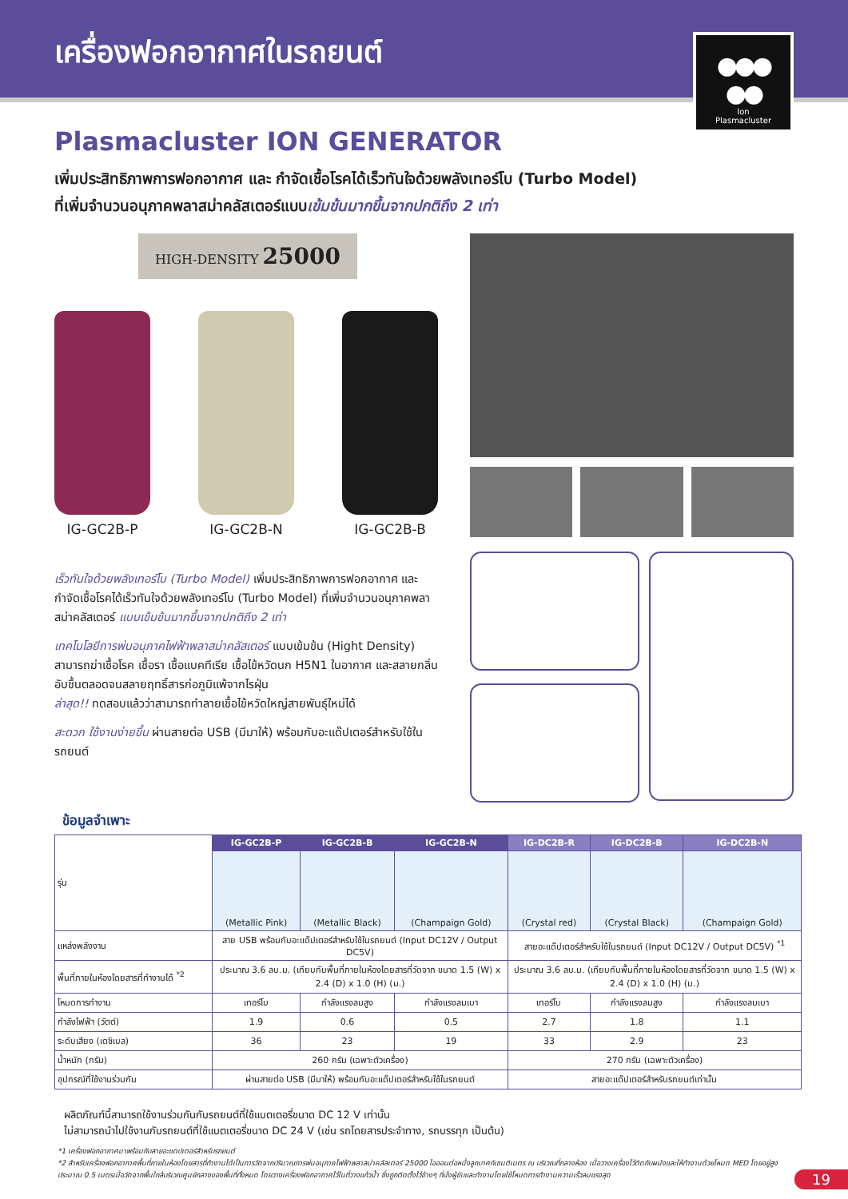เครื่องฟอกอากาศในรถยนต์
●●●
●●
Ion
Plasmacluster
Plasmacluster ION GENERATOR
เพิ่มประสิทธิภาพการฟอกอากาศ และ กำจัดเชื้อโรคได้เร็วทันใจด้วยพลังเทอร์โบ (Turbo Model)
ที่เพิ่มจำนวนอนุภาคพลาสม่าคลัสเตอร์แบบเข้มข้นมากขึ้นจากปกติถึง 2 เท่า
HIGH-DENSITY 25000
IG-GC2B-P IG-GC2B-N IG-GC2B-B
เร็วทันใจด้วยพลังเทอร์โบ (Turbo Model) เพิ่มประสิทธิภาพการฟอกอากาศ และ กำจัดเชื้อโรคได้เร็วทันใจด้วยพลังเทอร์โบ (Turbo Model) ที่เพิ่มจำนวนอนุภาคพลาสม่าคลัสเตอร์ แบบเข้มข้นมากขึ้นจากปกติถึง 2 เท่า
เทคโนโลยีการพ่นอนุภาคไฟฟ้าพลาสม่าคลัสเตอร์ แบบเข้มข้น (Hight Density) สามารถฆ่าเชื้อโรค เชื้อรา เชื้อแบคทีเรีย เชื้อไข้หวัดนก H5N1 ในอากาศ และสลายกลิ่นอับชื้นตลอดจนสลายฤทธิ์สารก่อภูมิแพ้จากไรฝุ่น
ล่าสุด!! ทดสอบแล้วว่าสามารถทำลายเชื้อไข้หวัดใหญ่สายพันธุ์ใหม่ได้
สะดวก ใช้งานง่ายขึ้น ผ่านสายต่อ USB (มีมาให้) พร้อมกับอะแด๊ปเตอร์สำหรับใช้ในรถยนต์
ข้อมูลจำเพาะ
| รุ่น | IG-GC2B-P | IG-GC2B-B | IG-GC2B-N | IG-DC2B-R | IG-DC2B-B | IG-DC2B-N |
| | (Metallic Pink) | (Metallic Black) | (Champaign Gold) | (Crystal red) | (Crystal Black) | (Champaign Gold) |
| แหล่งพลังงาน | สาย USB พร้อมกับอะแด๊ปเตอร์สำหรับใช้ในรถยนต์ (Input DC12V / Output DC5V) | | | สายอะแด๊ปเตอร์สำหรับใช้ในรถยนต์ (Input DC12V / Output DC5V) <sup>*1</sup> | | |
| พื้นที่ภายในห้องโดยสารที่ทำงานได้ <sup>*2</sup> | ประมาณ 3.6 ลบ.ม. (เทียบกับพื้นที่ภายในห้องโดยสารที่วัดจาก ขนาด 1.5 (W) x 2.4 (D) x 1.0 (H) (ม.) | | | ประมาณ 3.6 ลบ.ม. (เทียบกับพื้นที่ภายในห้องโดยสารที่วัดจาก ขนาด 1.5 (W) x 2.4 (D) x 1.0 (H) (ม.) | | |
| โหมดการทำงาน | เทอร์โบ | กำลังแรงลมสูง | กำลังแรงลมเบา | เทอร์โบ | กำลังแรงลมสูง | กำลังแรงลมเบา |
| กำลังไฟฟ้า (วัตต์) | 1.9 | 0.6 | 0.5 | 2.7 | 1.8 | 1.1 |
| ระดับเสียง (เดซิเบล) | 36 | 23 | 19 | 33 | 2.9 | 23 |
| น้ำหนัก (กรัม) | 260 กรัม (เฉพาะตัวเครื่อง) | | | 270 กรัม (เฉพาะตัวเครื่อง) | | |
| อุปกรณ์ที่ใช้งานร่วมกัน | ผ่านสายต่อ USB (มีมาให้) พร้อมกับอะแด๊ปเตอร์สำหรับใช้ในรถยนต์ | | | สายอะแด๊ปเตอร์สำหรับรถยนต์เท่านั้น | | |
ผลิตภัณฑ์นี้สามารถใช้งานร่วมกันกับรถยนต์ที่ใช้แบตเตอรี่ขนาด DC 12 V เท่านั้น
ไม่สามารถนำไปใช้งานกับรถยนต์ที่ใช้แบตเตอรี่ขนาด DC 24 V (เช่น รถโดยสารประจำทาง, รถบรรทุก เป็นต้น)
*1 เครื่องฟอกอากาศมาพร้อมกับสายอะแดปเตอร์สำหรับรถยนต์
*2 สำหรับเครื่องฟอกอากาศพื้นที่ภายในห้องโดยสารที่ทำงานได้เป็นการวัดจากปริมาณการพ่นอนุภาคไฟฟ้าพลาสม่าคลัสเตอร์ 25000 ไอออนต่อหนึ่งลูกบาศก์เซนติเมตร ณ บริเวณที่กลางห้อง เมื่อวางเครื่องไว้ติดกับผนังและให้ทำงานด้วยโหมด MED โดยอยู่สูงประมาณ 0.5 เมตรเมื่อวัดจากพื้นใกล้บริเวณศูนย์กลางของพื้นที่ทั้งหมด โดยวางเครื่องฟอกอากาศไว้ในที่วางแก้วน้ำ ซึ่งถูกติดตั้งไว้ข้างๆ ที่นั่งผู้ขับและทำงานโดยใช้โหมดการทำงานความเร็วลมแรงสุด
19